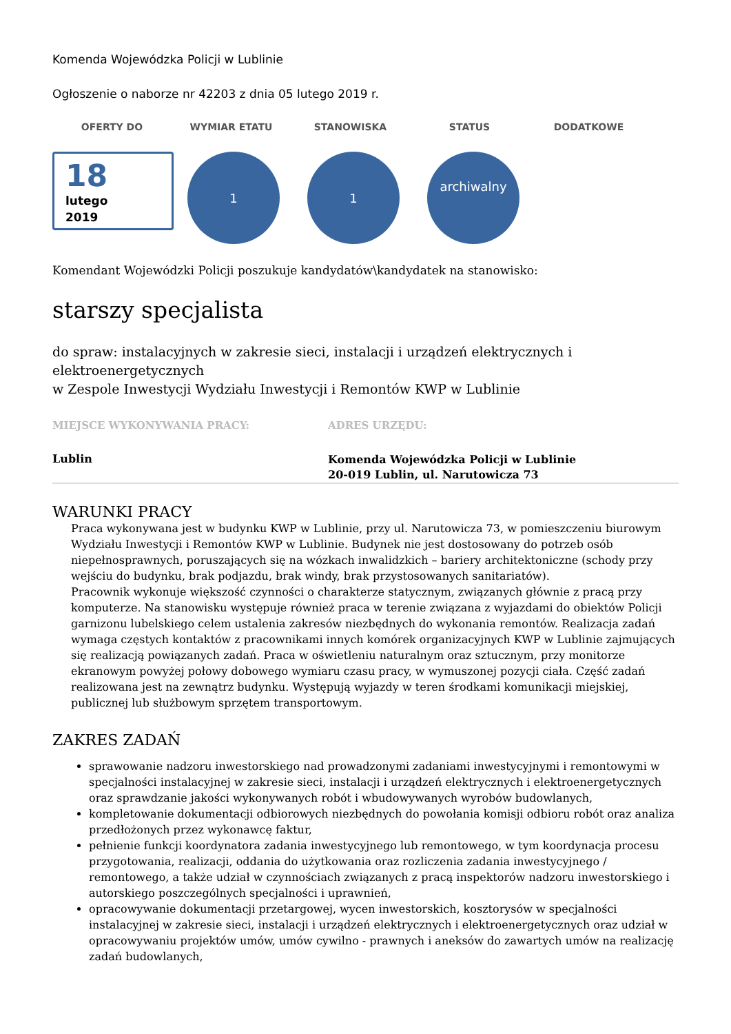Komenda Wojewódzka Policji w Lublinie
Ogłoszenie o naborze nr 42203 z dnia 05 lutego 2019 r.
OFERTY DO WYMIAR ETATU STANOWISKA STATUS DODATKOWE
18
lutego
2019
1 1
archiwalny
Komendant Wojewódzki Policji poszukuje kandydatów\kandydatek na stanowisko:
starszy specjalista
do spraw: instalacyjnych w zakresie sieci, instalacji i urządzeń elektrycznych i elektroenergetycznych
w Zespole Inwestycji Wydziału Inwestycji i Remontów KWP w Lublinie
| MIEJSCE WYKONYWANIA PRACY: | ADRES URZĘDU: |
| Lublin | Komenda Wojewódzka Policji w Lublinie 20-019 Lublin, ul. Narutowicza 73 |
WARUNKI PRACY
Praca wykonywana jest w budynku KWP w Lublinie, przy ul. Narutowicza 73, w pomieszczeniu biurowym Wydziału Inwestycji i Remontów KWP w Lublinie. Budynek nie jest dostosowany do potrzeb osób niepełnosprawnych, poruszających się na wózkach inwalidzkich – bariery architektoniczne (schody przy wejściu do budynku, brak podjazdu, brak windy, brak przystosowanych sanitariatów).
Pracownik wykonuje większość czynności o charakterze statycznym, związanych głównie z pracą przy komputerze. Na stanowisku występuje również praca w terenie związana z wyjazdami do obiektów Policji garnizonu lubelskiego celem ustalenia zakresów niezbędnych do wykonania remontów. Realizacja zadań wymaga częstych kontaktów z pracownikami innych komórek organizacyjnych KWP w Lublinie zajmujących się realizacją powiązanych zadań. Praca w oświetleniu naturalnym oraz sztucznym, przy monitorze ekranowym powyżej połowy dobowego wymiaru czasu pracy, w wymuszonej pozycji ciała. Część zadań realizowana jest na zewnątrz budynku. Występują wyjazdy w teren środkami komunikacji miejskiej, publicznej lub służbowym sprzętem transportowym.
ZAKRES ZADAŃ
sprawowanie nadzoru inwestorskiego nad prowadzonymi zadaniami inwestycyjnymi i remontowymi w specjalności instalacyjnej w zakresie sieci, instalacji i urządzeń elektrycznych i elektroenergetycznych oraz sprawdzanie jakości wykonywanych robót i wbudowywanych wyrobów budowlanych,
kompletowanie dokumentacji odbiorowych niezbędnych do powołania komisji odbioru robót oraz analiza przedłożonych przez wykonawcę faktur,
pełnienie funkcji koordynatora zadania inwestycyjnego lub remontowego, w tym koordynacja procesu przygotowania, realizacji, oddania do użytkowania oraz rozliczenia zadania inwestycyjnego / remontowego, a także udział w czynnościach związanych z pracą inspektorów nadzoru inwestorskiego i autorskiego poszczególnych specjalności i uprawnień,
opracowywanie dokumentacji przetargowej, wycen inwestorskich, kosztorysów w specjalności instalacyjnej w zakresie sieci, instalacji i urządzeń elektrycznych i elektroenergetycznych oraz udział w opracowywaniu projektów umów, umów cywilno - prawnych i aneksów do zawartych umów na realizację zadań budowlanych,